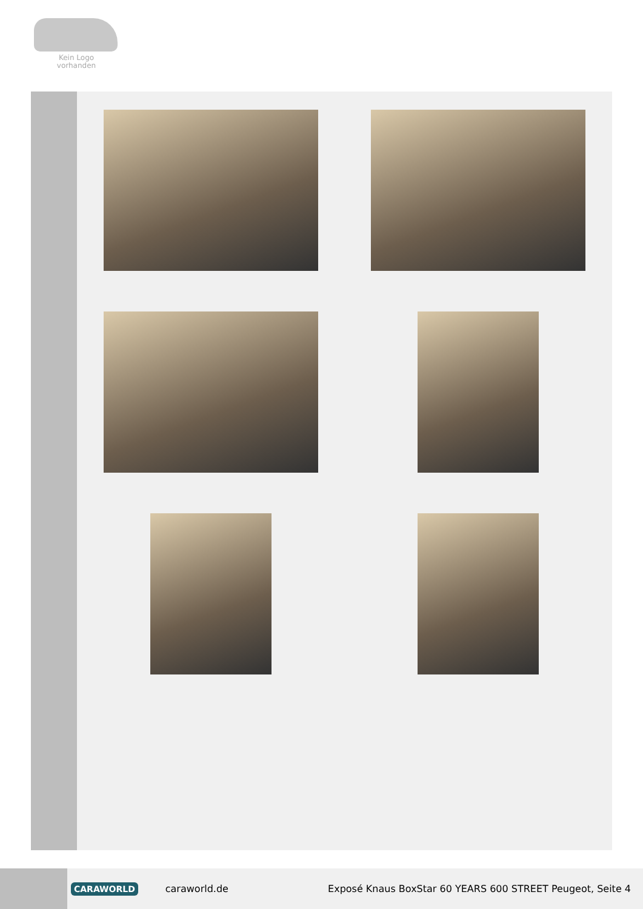Kein Logo
vorhanden
CARAWORLD caraworld.de Exposé Knaus BoxStar 60 YEARS 600 STREET Peugeot, Seite 4